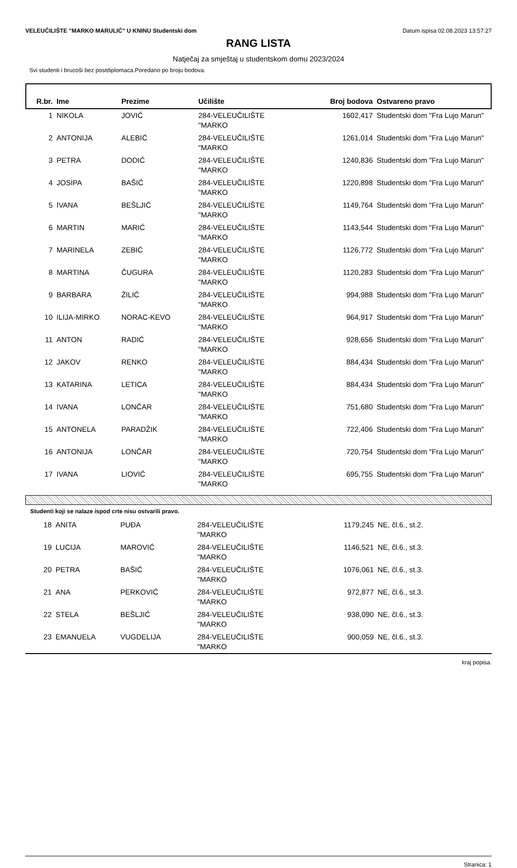VELEUČILIŠTE "MARKO MARULIĆ" U KNINU Studentski dom Datum ispisa 02.08.2023 13:57:27
RANG LISTA
Natječaj za smještaj u studentskom domu 2023/2024
Svi studenti i brucoši bez postdiplomaca.Poredano po broju bodova.
| R.br. | Ime | Prezime | Učilište | Broj bodova | Ostvareno pravo |
| --- | --- | --- | --- | --- | --- |
| 1 | NIKOLA | JOVIĆ | 284-VELEUČILIŠTE "MARKO | 1602,417 | Studentski dom "Fra Lujo Marun" |
| 2 | ANTONIJA | ALEBIĆ | 284-VELEUČILIŠTE "MARKO | 1261,014 | Studentski dom "Fra Lujo Marun" |
| 3 | PETRA | DODIĆ | 284-VELEUČILIŠTE "MARKO | 1240,836 | Studentski dom "Fra Lujo Marun" |
| 4 | JOSIPA | BAŠIĆ | 284-VELEUČILIŠTE "MARKO | 1220,898 | Studentski dom "Fra Lujo Marun" |
| 5 | IVANA | BEŠLJIĆ | 284-VELEUČILIŠTE "MARKO | 1149,764 | Studentski dom "Fra Lujo Marun" |
| 6 | MARTIN | MARIĆ | 284-VELEUČILIŠTE "MARKO | 1143,544 | Studentski dom "Fra Lujo Marun" |
| 7 | MARINELA | ZEBIĆ | 284-VELEUČILIŠTE "MARKO | 1126,772 | Studentski dom "Fra Lujo Marun" |
| 8 | MARTINA | ČUGURA | 284-VELEUČILIŠTE "MARKO | 1120,283 | Studentski dom "Fra Lujo Marun" |
| 9 | BARBARA | ŽILIĆ | 284-VELEUČILIŠTE "MARKO | 994,988 | Studentski dom "Fra Lujo Marun" |
| 10 | ILIJA-MIRKO | NORAC-KEVO | 284-VELEUČILIŠTE "MARKO | 964,917 | Studentski dom "Fra Lujo Marun" |
| 11 | ANTON | RADIĆ | 284-VELEUČILIŠTE "MARKO | 928,656 | Studentski dom "Fra Lujo Marun" |
| 12 | JAKOV | RENKO | 284-VELEUČILIŠTE "MARKO | 884,434 | Studentski dom "Fra Lujo Marun" |
| 13 | KATARINA | LETICA | 284-VELEUČILIŠTE "MARKO | 884,434 | Studentski dom "Fra Lujo Marun" |
| 14 | IVANA | LONČAR | 284-VELEUČILIŠTE "MARKO | 751,680 | Studentski dom "Fra Lujo Marun" |
| 15 | ANTONELA | PARADŽIK | 284-VELEUČILIŠTE "MARKO | 722,406 | Studentski dom "Fra Lujo Marun" |
| 16 | ANTONIJA | LONČAR | 284-VELEUČILIŠTE "MARKO | 720,754 | Studentski dom "Fra Lujo Marun" |
| 17 | IVANA | LIOVIĆ | 284-VELEUČILIŠTE "MARKO | 695,755 | Studentski dom "Fra Lujo Marun" |
Studenti koji se nalaze ispod crte nisu ostvarili pravo.
| 18 | ANITA | PUĐA | 284-VELEUČILIŠTE "MARKO | 1179,245 | NE, čl.6., st.2. |
| 19 | LUCIJA | MAROVIĆ | 284-VELEUČILIŠTE "MARKO | 1146,521 | NE, čl.6., st.3. |
| 20 | PETRA | BAŠIĆ | 284-VELEUČILIŠTE "MARKO | 1076,061 | NE, čl.6., st.3. |
| 21 | ANA | PERKOVIĆ | 284-VELEUČILIŠTE "MARKO | 972,877 | NE, čl.6., st.3. |
| 22 | STELA | BEŠLJIĆ | 284-VELEUČILIŠTE "MARKO | 938,090 | NE, čl.6., st.3. |
| 23 | EMANUELA | VUGDELIJA | 284-VELEUČILIŠTE "MARKO | 900,059 | NE, čl.6., st.3. |
kraj popisa.
Stranica: 1